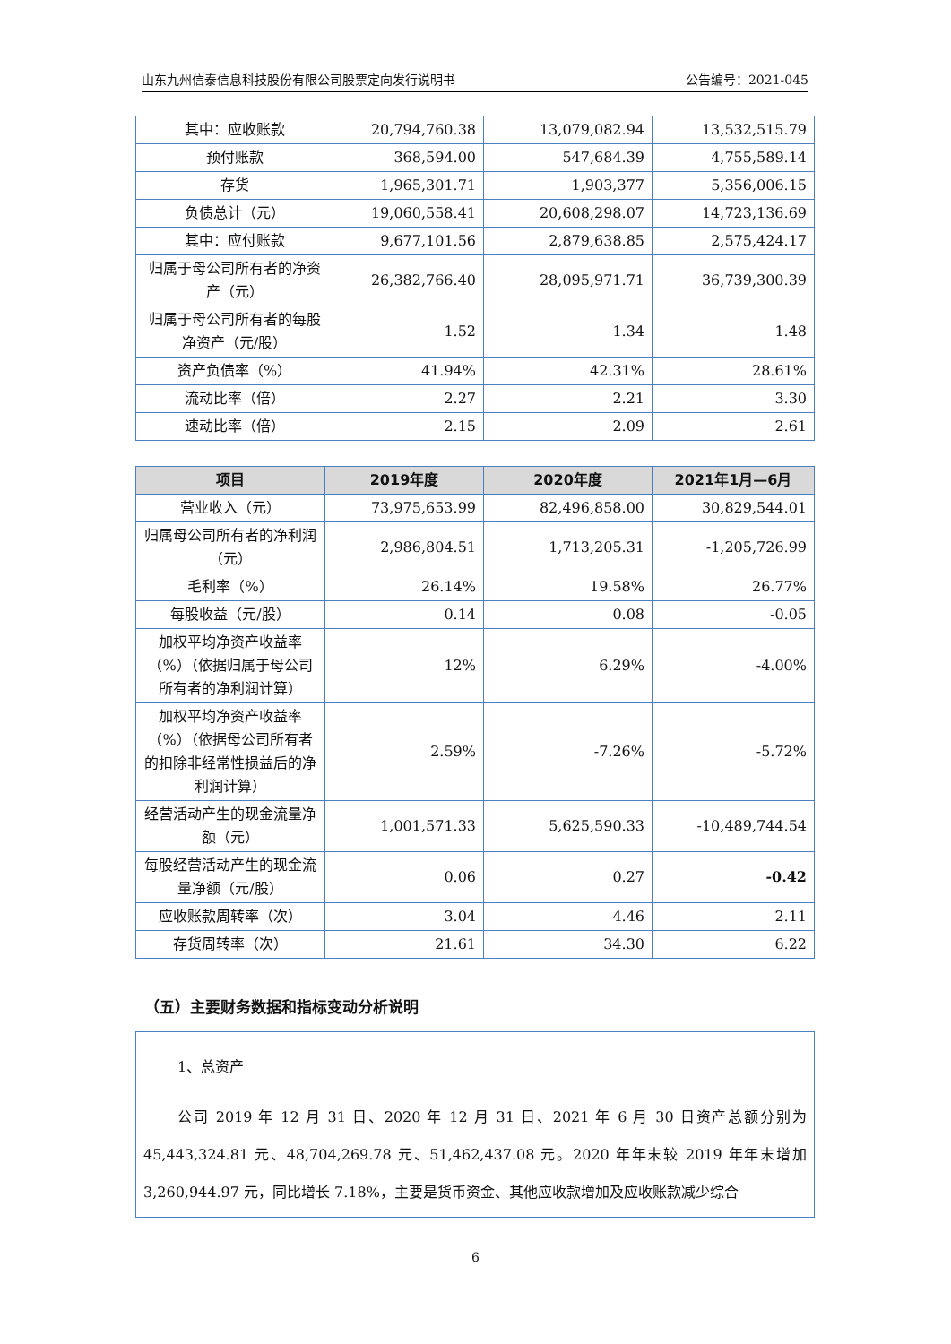山东九州信泰信息科技股份有限公司股票定向发行说明书 公告编号：2021-045
| 其中：应收账款 | 20,794,760.38 | 13,079,082.94 | 13,532,515.79 |
| 预付账款 | 368,594.00 | 547,684.39 | 4,755,589.14 |
| 存货 | 1,965,301.71 | 1,903,377 | 5,356,006.15 |
| 负债总计（元） | 19,060,558.41 | 20,608,298.07 | 14,723,136.69 |
| 其中：应付账款 | 9,677,101.56 | 2,879,638.85 | 2,575,424.17 |
| 归属于母公司所有者的净资产（元） | 26,382,766.40 | 28,095,971.71 | 36,739,300.39 |
| 归属于母公司所有者的每股净资产（元/股） | 1.52 | 1.34 | 1.48 |
| 资产负债率（%） | 41.94% | 42.31% | 28.61% |
| 流动比率（倍） | 2.27 | 2.21 | 3.30 |
| 速动比率（倍） | 2.15 | 2.09 | 2.61 |
| 项目 | 2019年度 | 2020年度 | 2021年1月—6月 |
| --- | --- | --- | --- |
| 营业收入（元） | 73,975,653.99 | 82,496,858.00 | 30,829,544.01 |
| 归属母公司所有者的净利润（元） | 2,986,804.51 | 1,713,205.31 | -1,205,726.99 |
| 毛利率（%） | 26.14% | 19.58% | 26.77% |
| 每股收益（元/股） | 0.14 | 0.08 | -0.05 |
| 加权平均净资产收益率（%）（依据归属于母公司所有者的净利润计算） | 12% | 6.29% | -4.00% |
| 加权平均净资产收益率（%）（依据母公司所有者的扣除非经常性损益后的净利润计算） | 2.59% | -7.26% | -5.72% |
| 经营活动产生的现金流量净额（元） | 1,001,571.33 | 5,625,590.33 | -10,489,744.54 |
| 每股经营活动产生的现金流量净额（元/股） | 0.06 | 0.27 | -0.42 |
| 应收账款周转率（次） | 3.04 | 4.46 | 2.11 |
| 存货周转率（次） | 21.61 | 34.30 | 6.22 |
（五）主要财务数据和指标变动分析说明
1、总资产
公司 2019 年 12 月 31 日、2020 年 12 月 31 日、2021 年 6 月 30 日资产总额分别为 45,443,324.81 元、48,704,269.78 元、51,462,437.08 元。2020 年年末较 2019 年年末增加 3,260,944.97 元，同比增长 7.18%，主要是货币资金、其他应收款增加及应收账款减少综合
6